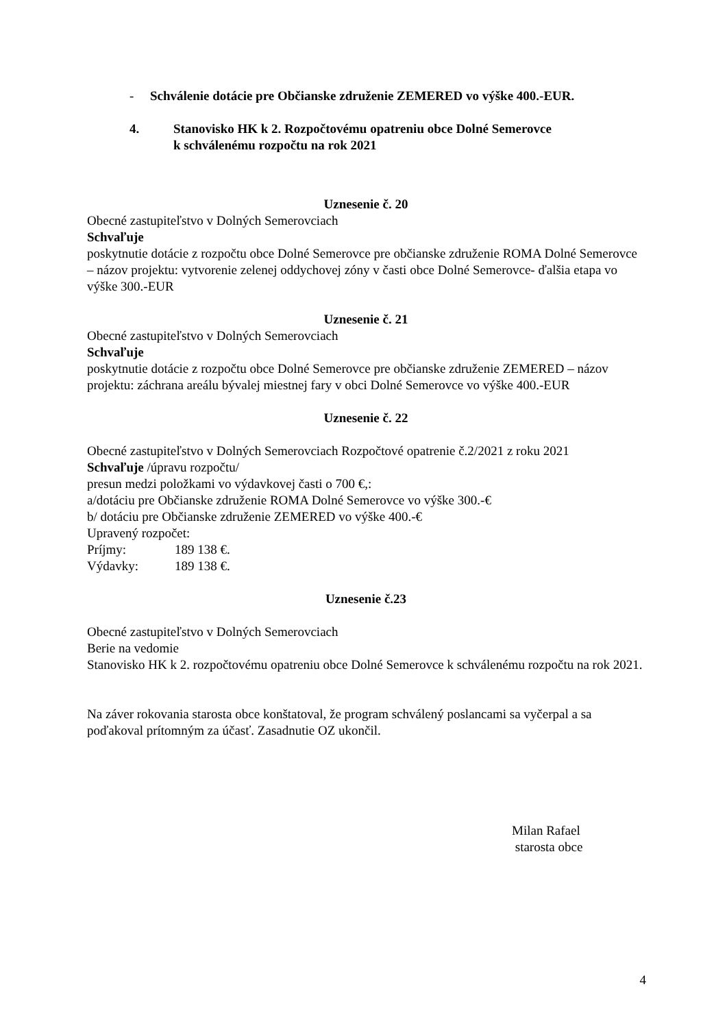- Schválenie dotácie pre Občianske združenie ZEMERED vo výške 400.-EUR.
4. Stanovisko HK k 2. Rozpočtovému opatreniu obce Dolné Semerovce
k schválenému rozpočtu na rok 2021
Uznesenie č. 20
Obecné zastupiteľstvo v Dolných Semerovciach
Schvaľuje
poskytnutie dotácie z rozpočtu obce Dolné Semerovce pre občianske združenie ROMA Dolné Semerovce – názov projektu: vytvorenie zelenej oddychovej zóny v časti obce Dolné Semerovce- ďalšia etapa vo výške 300.-EUR
Uznesenie č. 21
Obecné zastupiteľstvo v Dolných Semerovciach
Schvaľuje
poskytnutie dotácie z rozpočtu obce Dolné Semerovce pre občianske združenie ZEMERED – názov projektu: záchrana areálu bývalej miestnej fary v obci Dolné Semerovce vo výške 400.-EUR
Uznesenie č. 22
Obecné zastupiteľstvo v Dolných Semerovciach Rozpočtové opatrenie č.2/2021 z roku 2021
Schvaľuje /úpravu rozpočtu/
presun medzi položkami vo výdavkovej časti o 700 €,:
a/dotáciu pre Občianske združenie ROMA Dolné Semerovce vo výške 300.-€
b/ dotáciu pre Občianske združenie ZEMERED vo výške 400.-€
Upravený rozpočet:
Príjmy: 189 138 €.
Výdavky: 189 138 €.
Uznesenie č.23
Obecné zastupiteľstvo v Dolných Semerovciach
Berie na vedomie
Stanovisko HK k 2. rozpočtovému opatreniu obce Dolné Semerovce k schválenému rozpočtu na rok 2021.
Na záver rokovania starosta obce konštatoval, že program schválený poslancami sa vyčerpal a sa poďakoval prítomným za účasť. Zasadnutie OZ ukončil.
Milan Rafael
starosta obce
4